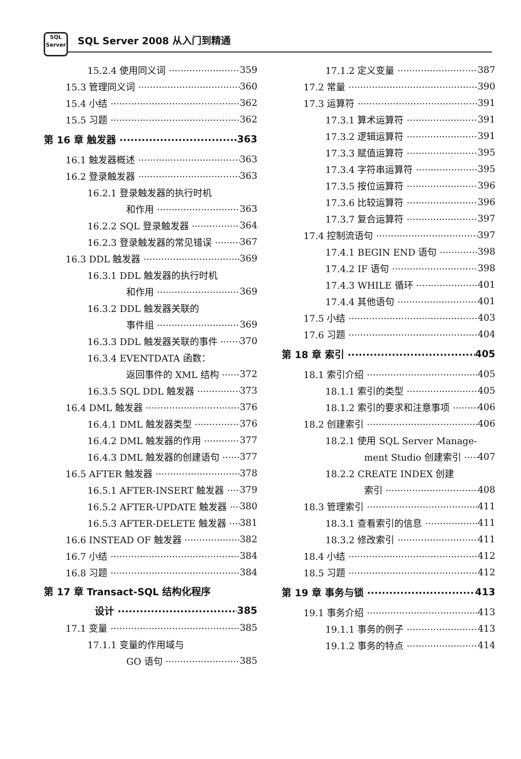SQL
Server
SQL Server 2008 从入门到精通
15.2.4 使用同义词 359
15.3 管理同义词 360
15.4 小结 362
15.5 习题 362
第 16 章 触发器 363
16.1 触发器概述 363
16.2 登录触发器 363
16.2.1 登录触发器的执行时机
和作用 363
16.2.2 SQL 登录触发器 364
16.2.3 登录触发器的常见错误 367
16.3 DDL 触发器 369
16.3.1 DDL 触发器的执行时机
和作用 369
16.3.2 DDL 触发器关联的
事件组 369
16.3.3 DDL 触发器关联的事件 370
16.3.4 EVENTDATA 函数：
返回事件的 XML 结构 372
16.3.5 SQL DDL 触发器 373
16.4 DML 触发器 376
16.4.1 DML 触发器类型 376
16.4.2 DML 触发器的作用 377
16.4.3 DML 触发器的创建语句 377
16.5 AFTER 触发器 378
16.5.1 AFTER-INSERT 触发器 379
16.5.2 AFTER-UPDATE 触发器 380
16.5.3 AFTER-DELETE 触发器 381
16.6 INSTEAD OF 触发器 382
16.7 小结 384
16.8 习题 384
第 17 章 Transact-SQL 结构化程序
设计 385
17.1 变量 385
17.1.1 变量的作用域与
GO 语句 385
17.1.2 定义变量 387
17.2 常量 390
17.3 运算符 391
17.3.1 算术运算符 391
17.3.2 逻辑运算符 391
17.3.3 赋值运算符 395
17.3.4 字符串运算符 395
17.3.5 按位运算符 396
17.3.6 比较运算符 396
17.3.7 复合运算符 397
17.4 控制流语句 397
17.4.1 BEGIN END 语句 398
17.4.2 IF 语句 398
17.4.3 WHILE 循环 401
17.4.4 其他语句 401
17.5 小结 403
17.6 习题 404
第 18 章 索引 405
18.1 索引介绍 405
18.1.1 索引的类型 405
18.1.2 索引的要求和注意事项 406
18.2 创建索引 406
18.2.1 使用 SQL Server Manage-
ment Studio 创建索引 407
18.2.2 CREATE INDEX 创建
索引 408
18.3 管理索引 411
18.3.1 查看索引的信息 411
18.3.2 修改索引 411
18.4 小结 412
18.5 习题 412
第 19 章 事务与锁 413
19.1 事务介绍 413
19.1.1 事务的例子 413
19.1.2 事务的特点 414